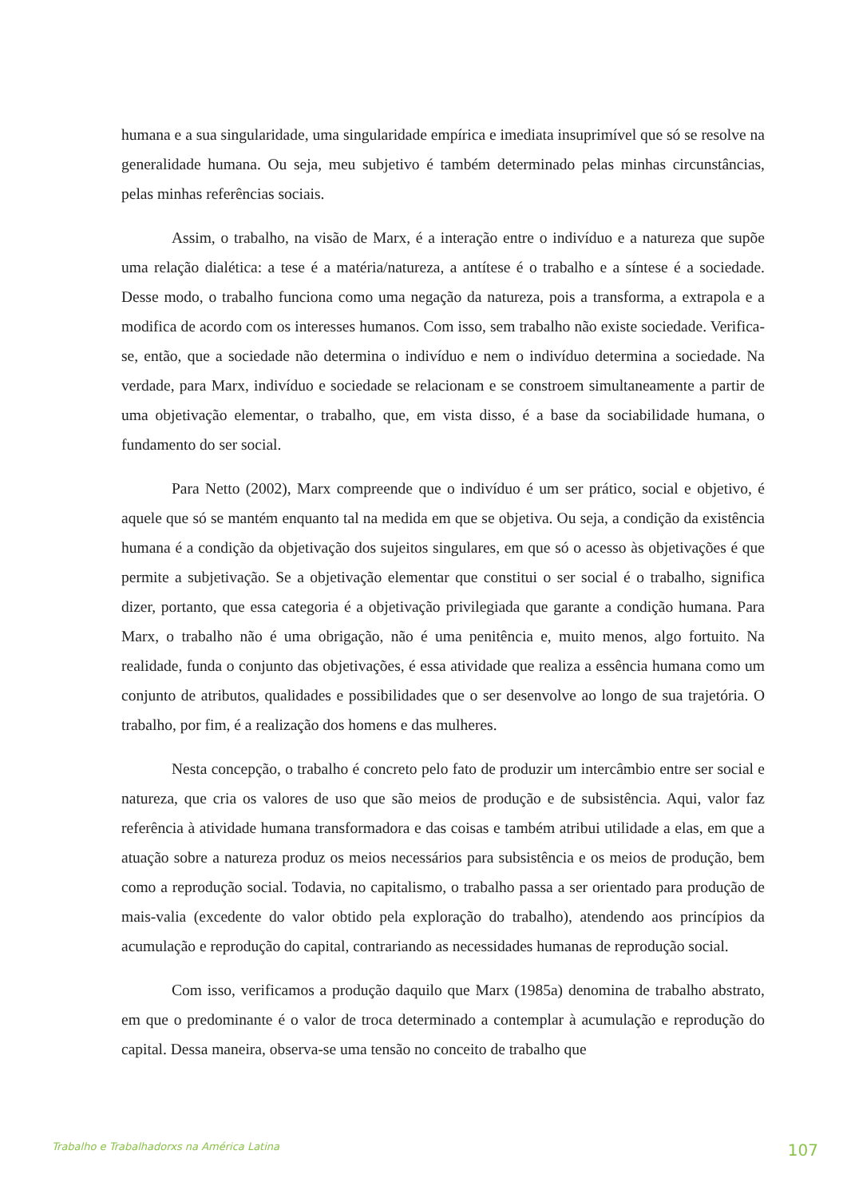humana e a sua singularidade, uma singularidade empírica e imediata insuprimível que só se resolve na generalidade humana. Ou seja, meu subjetivo é também determinado pelas minhas circunstâncias, pelas minhas referências sociais.
Assim, o trabalho, na visão de Marx, é a interação entre o indivíduo e a natureza que supõe uma relação dialética: a tese é a matéria/natureza, a antítese é o trabalho e a síntese é a sociedade. Desse modo, o trabalho funciona como uma negação da natureza, pois a transforma, a extrapola e a modifica de acordo com os interesses humanos. Com isso, sem trabalho não existe sociedade. Verifica-se, então, que a sociedade não determina o indivíduo e nem o indivíduo determina a sociedade. Na verdade, para Marx, indivíduo e sociedade se relacionam e se constroem simultaneamente a partir de uma objetivação elementar, o trabalho, que, em vista disso, é a base da sociabilidade humana, o fundamento do ser social.
Para Netto (2002), Marx compreende que o indivíduo é um ser prático, social e objetivo, é aquele que só se mantém enquanto tal na medida em que se objetiva. Ou seja, a condição da existência humana é a condição da objetivação dos sujeitos singulares, em que só o acesso às objetivações é que permite a subjetivação. Se a objetivação elementar que constitui o ser social é o trabalho, significa dizer, portanto, que essa categoria é a objetivação privilegiada que garante a condição humana. Para Marx, o trabalho não é uma obrigação, não é uma penitência e, muito menos, algo fortuito. Na realidade, funda o conjunto das objetivações, é essa atividade que realiza a essência humana como um conjunto de atributos, qualidades e possibilidades que o ser desenvolve ao longo de sua trajetória. O trabalho, por fim, é a realização dos homens e das mulheres.
Nesta concepção, o trabalho é concreto pelo fato de produzir um intercâmbio entre ser social e natureza, que cria os valores de uso que são meios de produção e de subsistência. Aqui, valor faz referência à atividade humana transformadora e das coisas e também atribui utilidade a elas, em que a atuação sobre a natureza produz os meios necessários para subsistência e os meios de produção, bem como a reprodução social. Todavia, no capitalismo, o trabalho passa a ser orientado para produção de mais-valia (excedente do valor obtido pela exploração do trabalho), atendendo aos princípios da acumulação e reprodução do capital, contrariando as necessidades humanas de reprodução social.
Com isso, verificamos a produção daquilo que Marx (1985a) denomina de trabalho abstrato, em que o predominante é o valor de troca determinado a contemplar à acumulação e reprodução do capital. Dessa maneira, observa-se uma tensão no conceito de trabalho que
Trabalho e Trabalhadorxs na América Latina 107